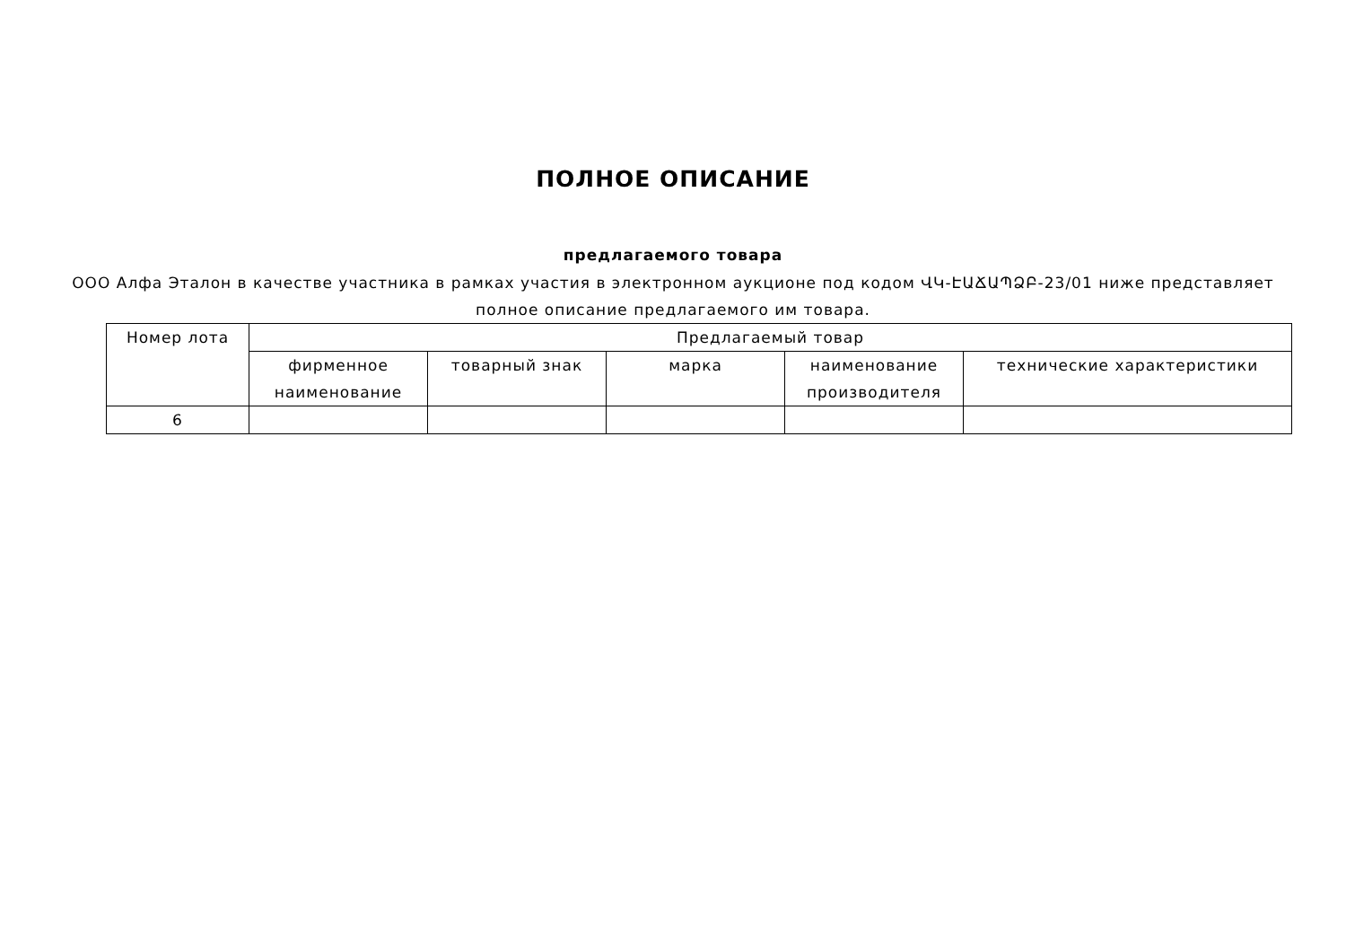ПОЛНОЕ ОПИСАНИЕ
предлагаемого товара
ООО Алфа Эталон в качестве участника в рамках участия в электронном аукционе под кодом ՎԿ-ԷԱՃԱՊՁԲ-23/01 ниже представляет полное описание предлагаемого им товара.
| Номер лота | Предлагаемый товар | | | | |
| --- | --- | --- | --- | --- | --- |
| | фирменное наименование | товарный знак | марка | наименование производителя | технические характеристики |
| 6 | | | | | |